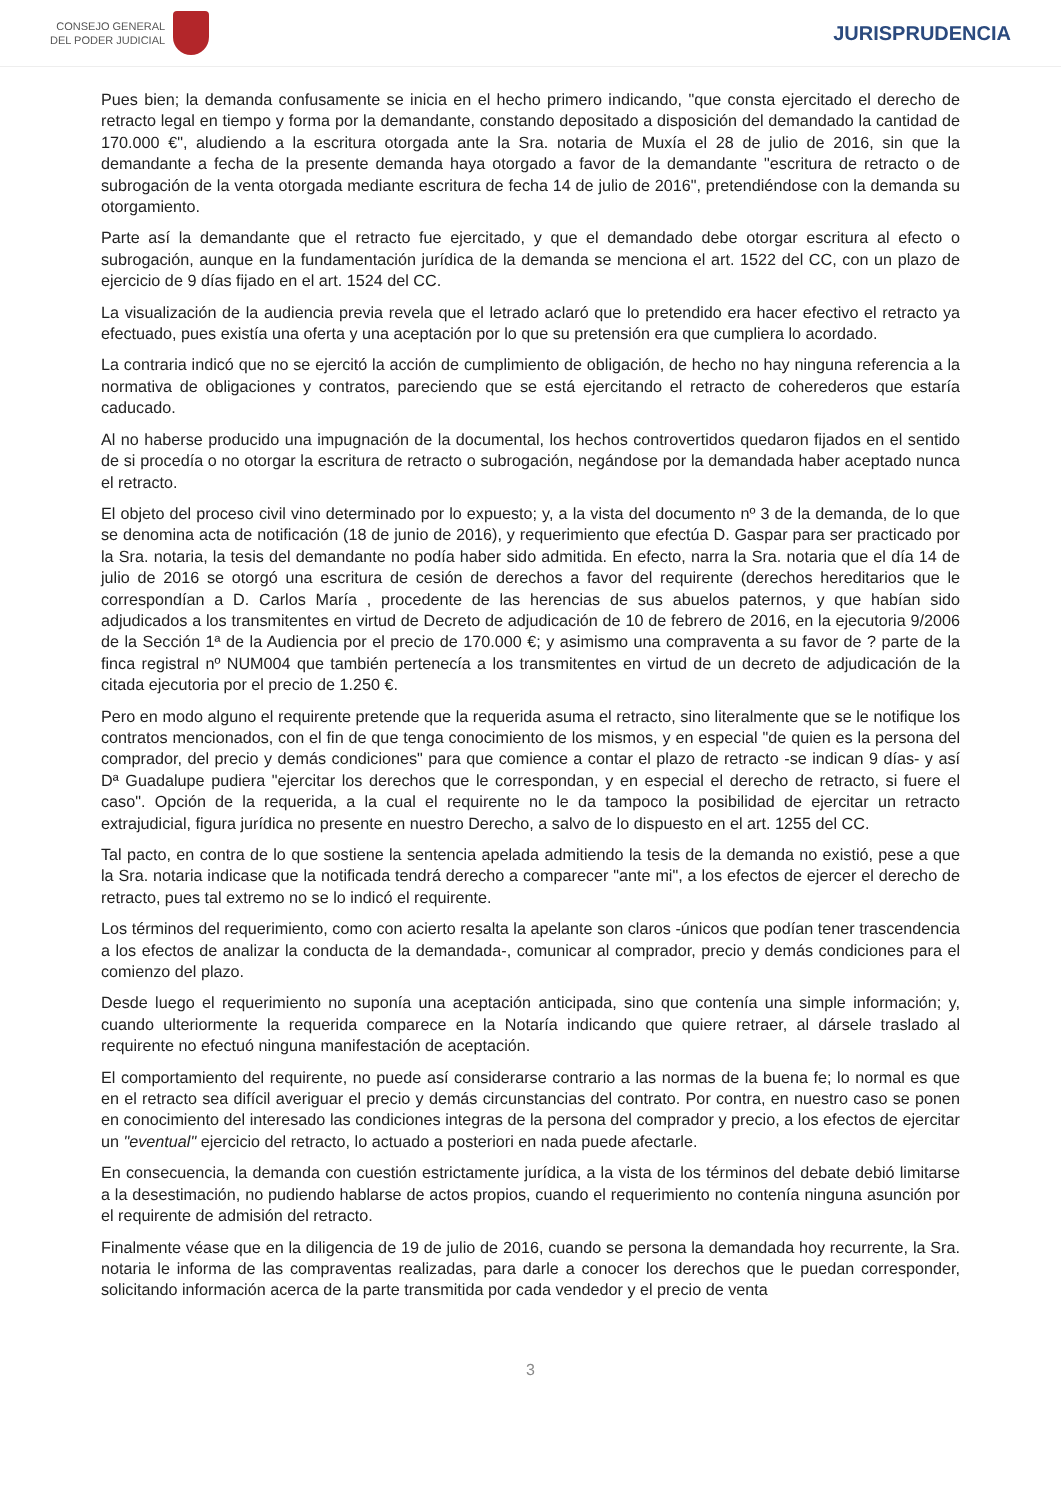CONSEJO GENERAL
DEL PODER JUDICIAL
JURISPRUDENCIA
Pues bien; la demanda confusamente se inicia en el hecho primero indicando, "que consta ejercitado el derecho de retracto legal en tiempo y forma por la demandante, constando depositado a disposición del demandado la cantidad de 170.000 €", aludiendo a la escritura otorgada ante la Sra. notaria de Muxía el 28 de julio de 2016, sin que la demandante a fecha de la presente demanda haya otorgado a favor de la demandante "escritura de retracto o de subrogación de la venta otorgada mediante escritura de fecha 14 de julio de 2016", pretendiéndose con la demanda su otorgamiento.
Parte así la demandante que el retracto fue ejercitado, y que el demandado debe otorgar escritura al efecto o subrogación, aunque en la fundamentación jurídica de la demanda se menciona el art. 1522 del CC, con un plazo de ejercicio de 9 días fijado en el art. 1524 del CC.
La visualización de la audiencia previa revela que el letrado aclaró que lo pretendido era hacer efectivo el retracto ya efectuado, pues existía una oferta y una aceptación por lo que su pretensión era que cumpliera lo acordado.
La contraria indicó que no se ejercitó la acción de cumplimiento de obligación, de hecho no hay ninguna referencia a la normativa de obligaciones y contratos, pareciendo que se está ejercitando el retracto de coherederos que estaría caducado.
Al no haberse producido una impugnación de la documental, los hechos controvertidos quedaron fijados en el sentido de si procedía o no otorgar la escritura de retracto o subrogación, negándose por la demandada haber aceptado nunca el retracto.
El objeto del proceso civil vino determinado por lo expuesto; y, a la vista del documento nº 3 de la demanda, de lo que se denomina acta de notificación (18 de junio de 2016), y requerimiento que efectúa D. Gaspar para ser practicado por la Sra. notaria, la tesis del demandante no podía haber sido admitida. En efecto, narra la Sra. notaria que el día 14 de julio de 2016 se otorgó una escritura de cesión de derechos a favor del requirente (derechos hereditarios que le correspondían a D. Carlos María , procedente de las herencias de sus abuelos paternos, y que habían sido adjudicados a los transmitentes en virtud de Decreto de adjudicación de 10 de febrero de 2016, en la ejecutoria 9/2006 de la Sección 1ª de la Audiencia por el precio de 170.000 €; y asimismo una compraventa a su favor de ? parte de la finca registral nº NUM004 que también pertenecía a los transmitentes en virtud de un decreto de adjudicación de la citada ejecutoria por el precio de 1.250 €.
Pero en modo alguno el requirente pretende que la requerida asuma el retracto, sino literalmente que se le notifique los contratos mencionados, con el fin de que tenga conocimiento de los mismos, y en especial "de quien es la persona del comprador, del precio y demás condiciones" para que comience a contar el plazo de retracto -se indican 9 días- y así Dª Guadalupe pudiera "ejercitar los derechos que le correspondan, y en especial el derecho de retracto, si fuere el caso". Opción de la requerida, a la cual el requirente no le da tampoco la posibilidad de ejercitar un retracto extrajudicial, figura jurídica no presente en nuestro Derecho, a salvo de lo dispuesto en el art. 1255 del CC.
Tal pacto, en contra de lo que sostiene la sentencia apelada admitiendo la tesis de la demanda no existió, pese a que la Sra. notaria indicase que la notificada tendrá derecho a comparecer "ante mi", a los efectos de ejercer el derecho de retracto, pues tal extremo no se lo indicó el requirente.
Los términos del requerimiento, como con acierto resalta la apelante son claros -únicos que podían tener trascendencia a los efectos de analizar la conducta de la demandada-, comunicar al comprador, precio y demás condiciones para el comienzo del plazo.
Desde luego el requerimiento no suponía una aceptación anticipada, sino que contenía una simple información; y, cuando ulteriormente la requerida comparece en la Notaría indicando que quiere retraer, al dársele traslado al requirente no efectuó ninguna manifestación de aceptación.
El comportamiento del requirente, no puede así considerarse contrario a las normas de la buena fe; lo normal es que en el retracto sea difícil averiguar el precio y demás circunstancias del contrato. Por contra, en nuestro caso se ponen en conocimiento del interesado las condiciones integras de la persona del comprador y precio, a los efectos de ejercitar un "eventual" ejercicio del retracto, lo actuado a posteriori en nada puede afectarle.
En consecuencia, la demanda con cuestión estrictamente jurídica, a la vista de los términos del debate debió limitarse a la desestimación, no pudiendo hablarse de actos propios, cuando el requerimiento no contenía ninguna asunción por el requirente de admisión del retracto.
Finalmente véase que en la diligencia de 19 de julio de 2016, cuando se persona la demandada hoy recurrente, la Sra. notaria le informa de las compraventas realizadas, para darle a conocer los derechos que le puedan corresponder, solicitando información acerca de la parte transmitida por cada vendedor y el precio de venta
3